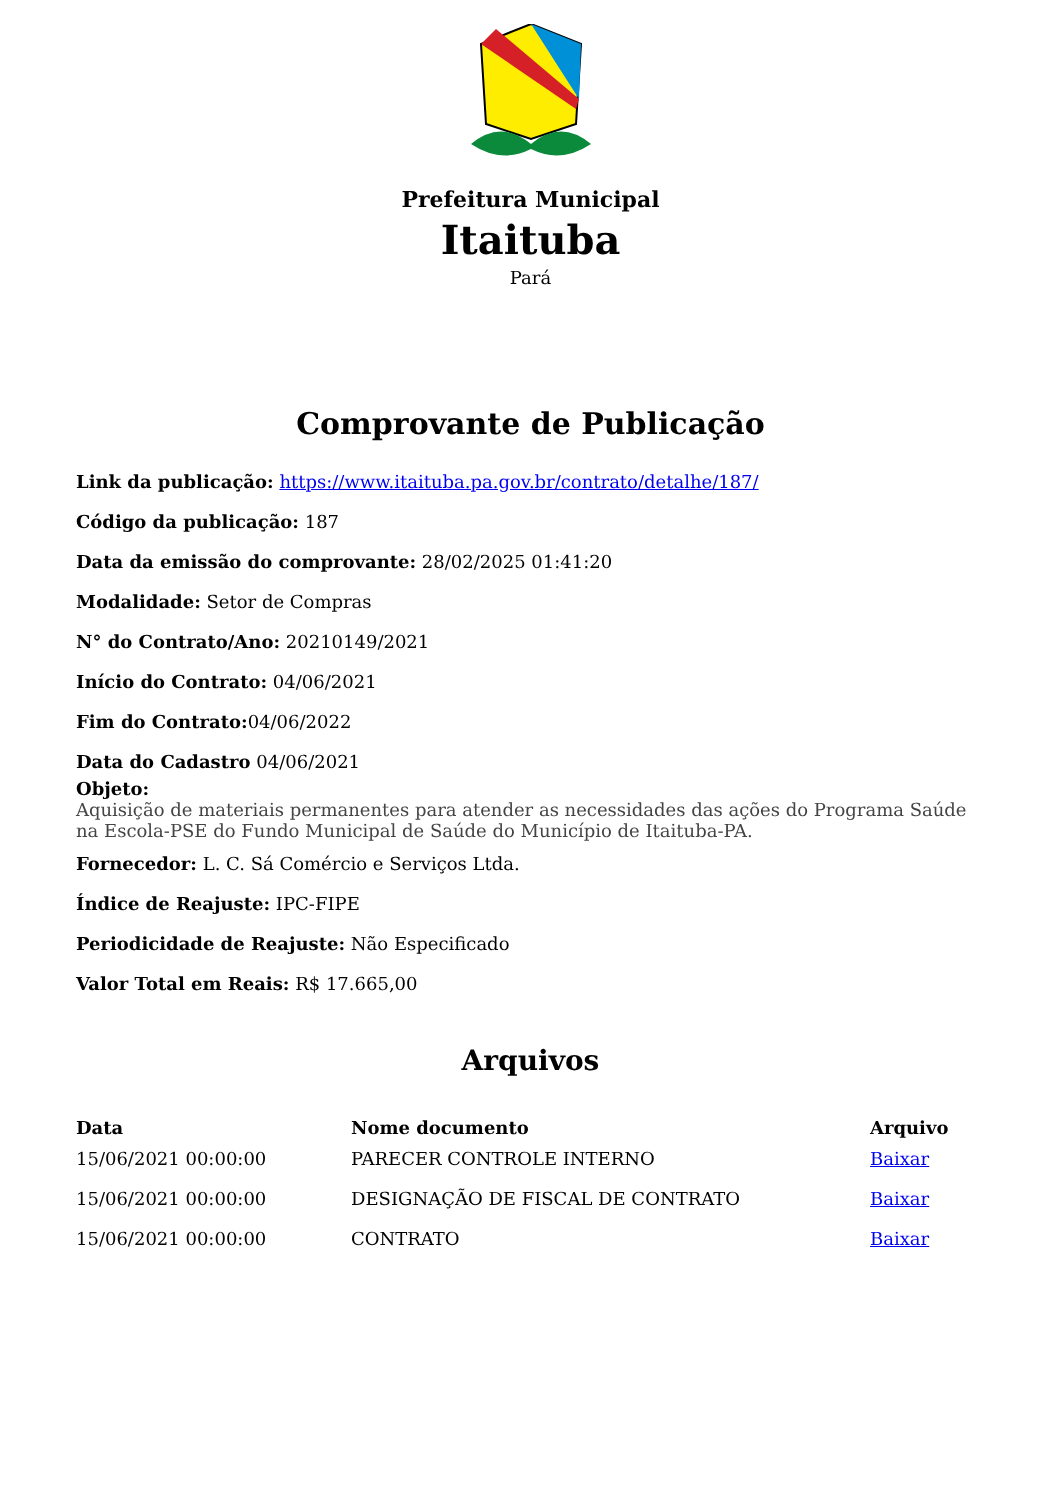Prefeitura Municipal
Itaituba
Pará
Comprovante de Publicação
Link da publicação: https://www.itaituba.pa.gov.br/contrato/detalhe/187/
Código da publicação: 187
Data da emissão do comprovante: 28/02/2025 01:41:20
Modalidade: Setor de Compras
N° do Contrato/Ano: 20210149/2021
Início do Contrato: 04/06/2021
Fim do Contrato: 04/06/2022
Data do Cadastro 04/06/2021
Objeto:
Aquisição de materiais permanentes para atender as necessidades das ações do Programa Saúde na Escola-PSE do Fundo Municipal de Saúde do Município de Itaituba-PA.
Fornecedor: L. C. Sá Comércio e Serviços Ltda.
Índice de Reajuste: IPC-FIPE
Periodicidade de Reajuste: Não Especificado
Valor Total em Reais: R$ 17.665,00
Arquivos
| Data | Nome documento | Arquivo |
| --- | --- | --- |
| 15/06/2021 00:00:00 | PARECER CONTROLE INTERNO | Baixar |
| 15/06/2021 00:00:00 | DESIGNAÇÃO DE FISCAL DE CONTRATO | Baixar |
| 15/06/2021 00:00:00 | CONTRATO | Baixar |